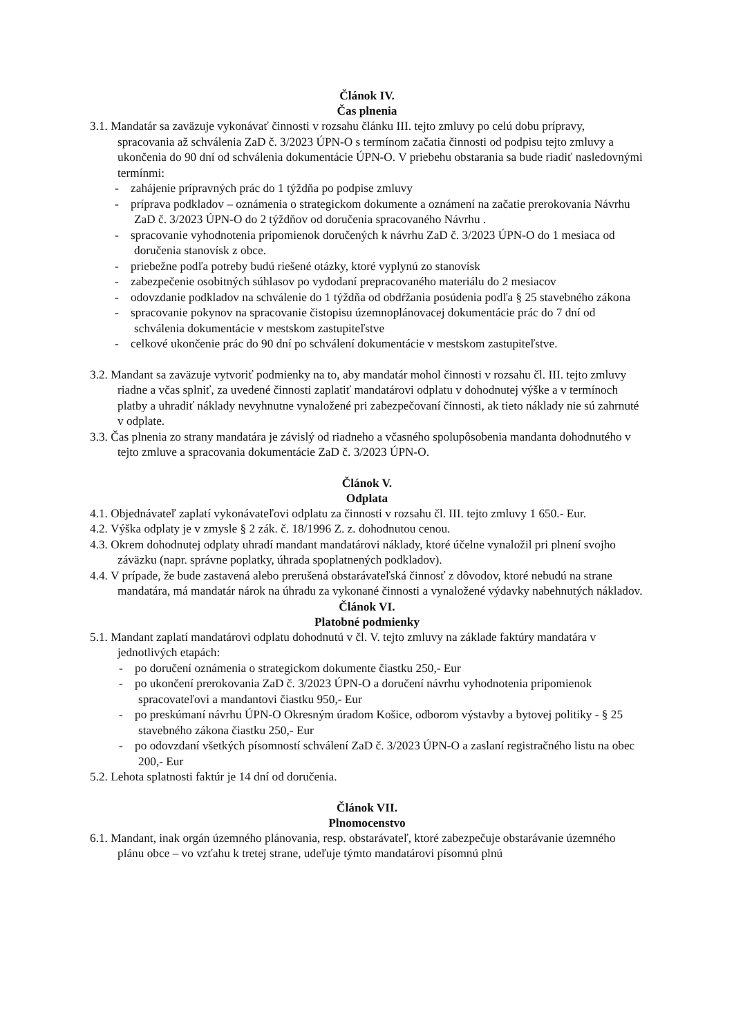Článok IV.
Čas plnenia
3.1. Mandatár sa zaväzuje vykonávať činnosti v rozsahu článku III. tejto zmluvy po celú dobu prípravy, spracovania až schválenia ZaD č. 3/2023 ÚPN-O s termínom začatia činnosti od podpisu tejto zmluvy a ukončenia do 90 dní od schválenia dokumentácie ÚPN-O. V priebehu obstarania sa bude riadiť nasledovnými termínmi:
- zahájenie prípravných prác do 1 týždňa po podpise zmluvy
- príprava podkladov – oznámenia o strategickom dokumente a oznámení na začatie prerokovania Návrhu ZaD č. 3/2023 ÚPN-O do 2 týždňov od doručenia spracovaného Návrhu .
- spracovanie vyhodnotenia pripomienok doručených k návrhu ZaD č. 3/2023 ÚPN-O do 1 mesiaca od doručenia stanovísk z obce.
- priebežne podľa potreby budú riešené otázky, ktoré vyplynú zo stanovísk
- zabezpečenie osobitných súhlasov po vydodaní prepracovaného materiálu do 2 mesiacov
- odovzdanie podkladov na schválenie do 1 týždňa od obdŕžania posúdenia podľa § 25 stavebného zákona
- spracovanie pokynov na spracovanie čistopisu územnoplánovacej dokumentácie prác do 7 dní od schválenia dokumentácie v mestskom zastupiteľstve
- celkové ukončenie prác do 90 dní po schválení dokumentácie v mestskom zastupiteľstve.
3.2. Mandant sa zaväzuje vytvoriť podmienky na to, aby mandatár mohol činnosti v rozsahu čl. III. tejto zmluvy riadne a včas splniť, za uvedené činnosti zaplatiť mandatárovi odplatu v dohodnutej výške a v termínoch platby a uhradiť náklady nevyhnutne vynaložené pri zabezpečovaní činnosti, ak tieto náklady nie sú zahrnuté v odplate.
3.3. Čas plnenia zo strany mandatára je závislý od riadneho a včasného spolupôsobenia mandanta dohodnutého v tejto zmluve a spracovania dokumentácie ZaD č. 3/2023 ÚPN-O.
Článok V.
Odplata
4.1. Objednávateľ zaplatí vykonávateľovi odplatu za činnosti v rozsahu čl. III. tejto zmluvy 1 650.- Eur.
4.2. Výška odplaty je v zmysle § 2 zák. č. 18/1996 Z. z. dohodnutou cenou.
4.3. Okrem dohodnutej odplaty uhradí mandant mandatárovi náklady, ktoré účelne vynaložil pri plnení svojho záväzku (napr. správne poplatky, úhrada spoplatnených podkladov).
4.4. V prípade, že bude zastavená alebo prerušená obstarávateľská činnosť z dôvodov, ktoré nebudú na strane mandatára, má mandatár nárok na úhradu za vykonané činnosti a vynaložené výdavky nabehnutých nákladov.
Článok VI.
Platobné podmienky
5.1. Mandant zaplatí mandatárovi odplatu dohodnutú v čl. V. tejto zmluvy na základe faktúry mandatára v jednotlivých etapách:
- po doručení oznámenia o strategickom dokumente čiastku 250,- Eur
- po ukončení prerokovania ZaD č. 3/2023 ÚPN-O a doručení návrhu vyhodnotenia pripomienok spracovateľovi a mandantovi čiastku 950,- Eur
- po preskúmaní návrhu ÚPN-O Okresným úradom Košice, odborom výstavby a bytovej politiky - § 25 stavebného zákona čiastku 250,- Eur
- po odovzdaní všetkých písomností schválení ZaD č. 3/2023 ÚPN-O a zaslaní registračného listu na obec 200,- Eur
5.2. Lehota splatnosti faktúr je 14 dní od doručenia.
Článok VII.
Plnomocenstvo
6.1. Mandant, inak orgán územného plánovania, resp. obstarávateľ, ktoré zabezpečuje obstarávanie územného plánu obce – vo vzťahu k tretej strane, udeľuje týmto mandatárovi písomnú plnú